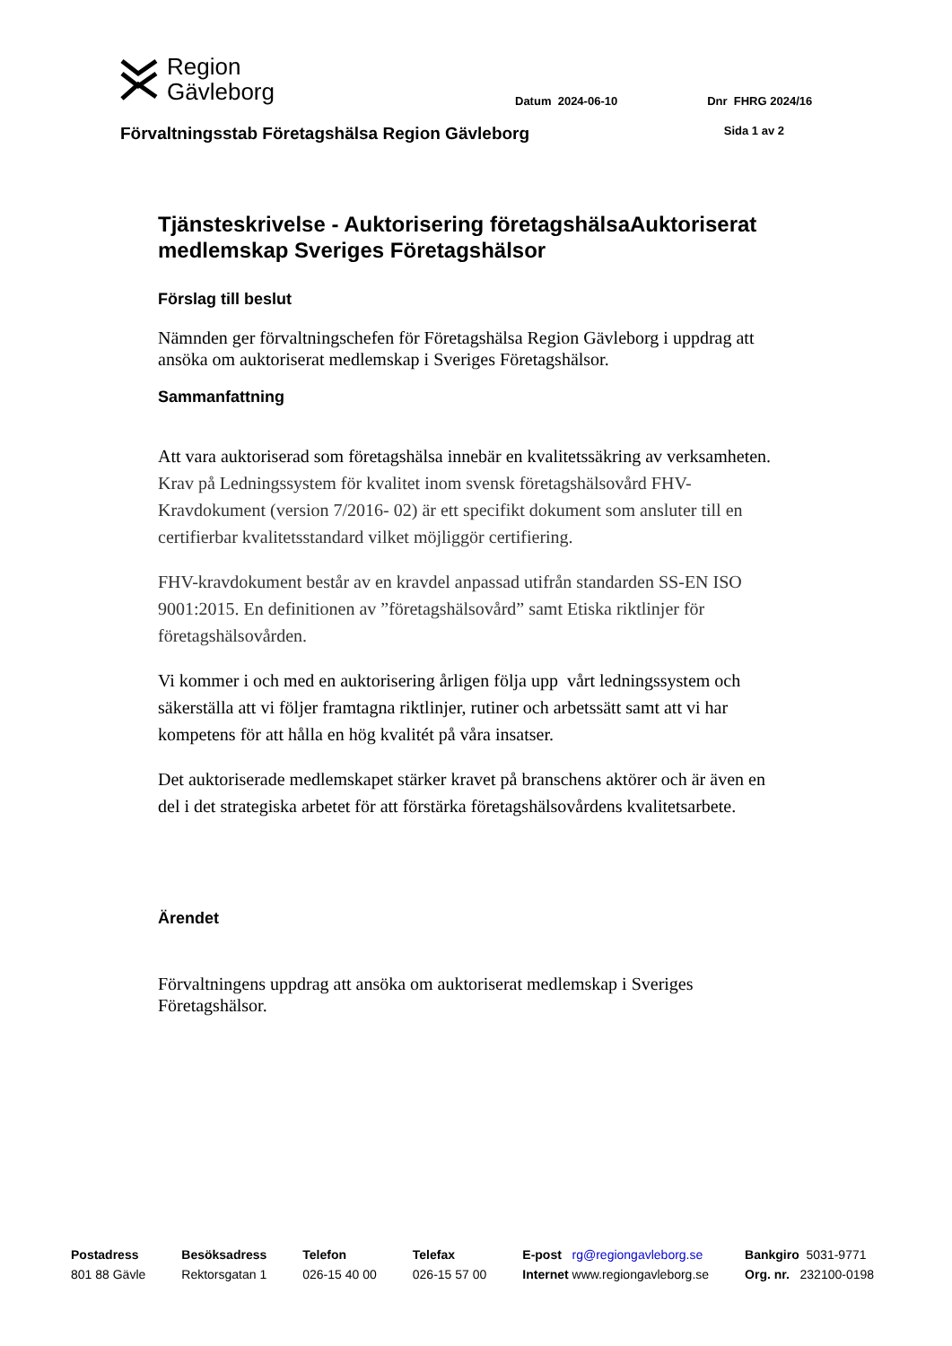Region
Gävleborg
Datum 2024-06-10 Dnr FHRG 2024/16
Förvaltningsstab Företagshälsa Region Gävleborg Sida 1 av 2
Tjänsteskrivelse - Auktorisering företagshälsaAuktoriserat medlemskap Sveriges Företagshälsor
Förslag till beslut
Nämnden ger förvaltningschefen för Företagshälsa Region Gävleborg i uppdrag att ansöka om auktoriserat medlemskap i Sveriges Företagshälsor.
Sammanfattning
Att vara auktoriserad som företagshälsa innebär en kvalitetssäkring av verksamheten. Krav på Ledningssystem för kvalitet inom svensk företagshälsovård FHV-Kravdokument (version 7/2016- 02) är ett specifikt dokument som ansluter till en certifierbar kvalitetsstandard vilket möjliggör certifiering.
FHV-kravdokument består av en kravdel anpassad utifrån standarden SS-EN ISO 9001:2015. En definitionen av ”företagshälsovård” samt Etiska riktlinjer för företagshälsovården.
Vi kommer i och med en auktorisering årligen följa upp vårt ledningssystem och säkerställa att vi följer framtagna riktlinjer, rutiner och arbetssätt samt att vi har kompetens för att hålla en hög kvalitét på våra insatser.
Det auktoriserade medlemskapet stärker kravet på branschens aktörer och är även en del i det strategiska arbetet för att förstärka företagshälsovårdens kvalitetsarbete.
Ärendet
Förvaltningens uppdrag att ansöka om auktoriserat medlemskap i Sveriges Företagshälsor.
Postadress
801 88 Gävle
Besöksadress
Rektorsgatan 1
Telefon
026-15 40 00
Telefax
026-15 57 00
E-post rg@regiongavleborg.se
Internet www.regiongavleborg.se
Bankgiro 5031-9771
Org. nr. 232100-0198